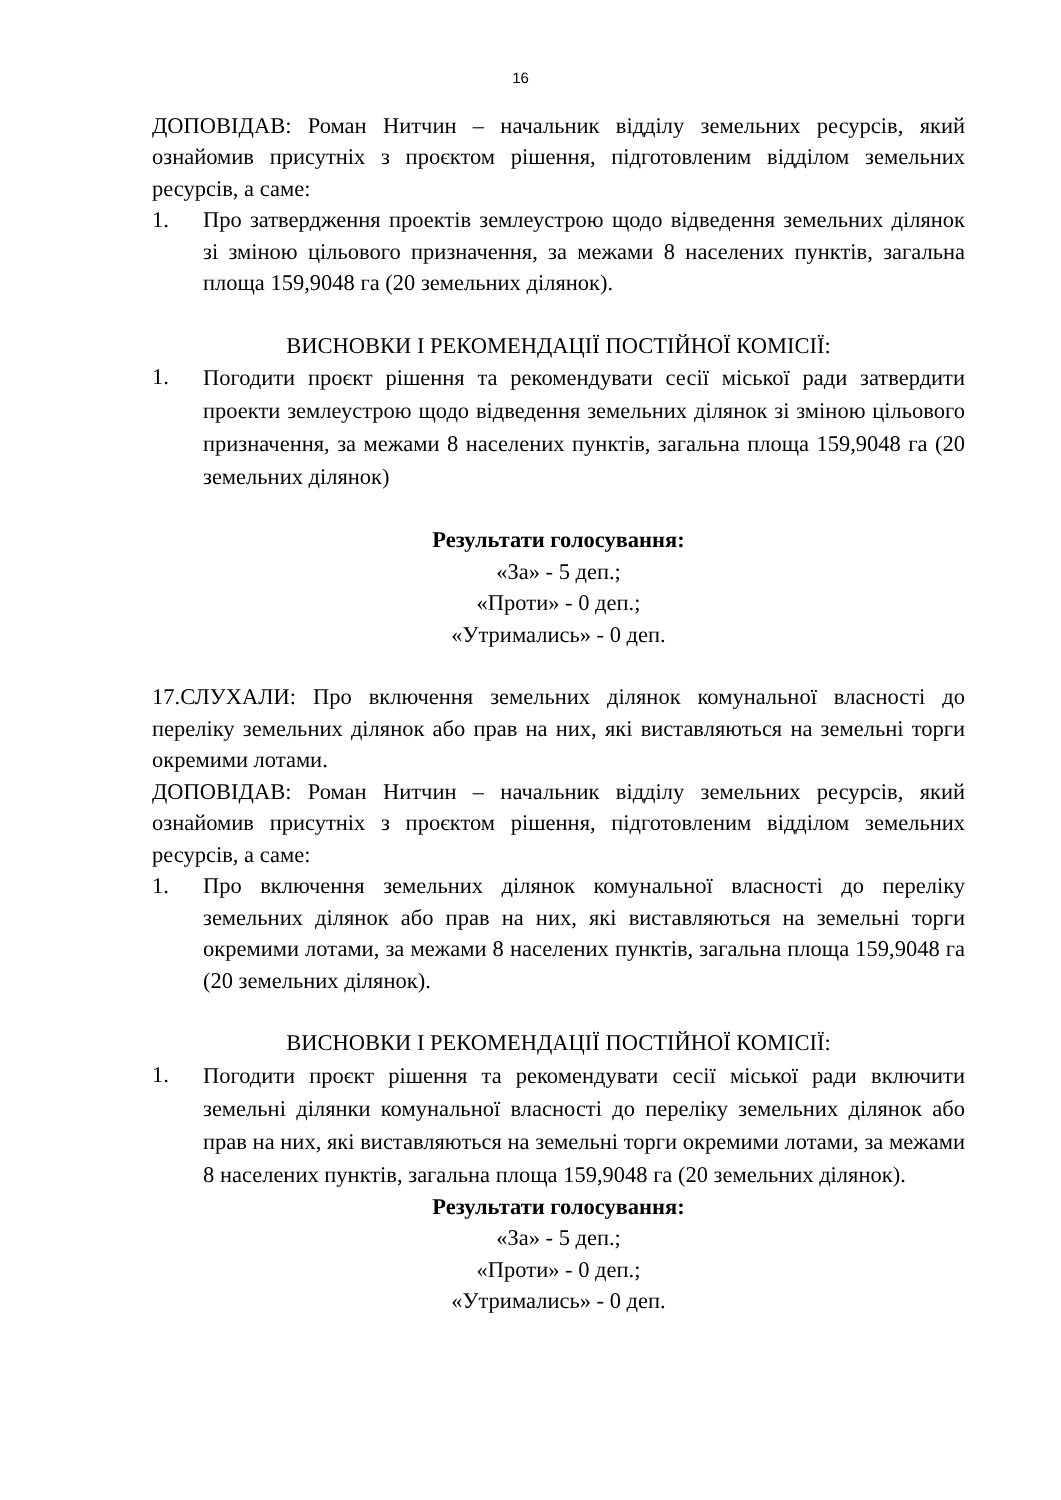16
ДОПОВІДАВ: Роман Нитчин – начальник відділу земельних ресурсів, який ознайомив присутніх з проєктом рішення, підготовленим відділом земельних ресурсів, а саме:
1. Про затвердження проектів землеустрою щодо відведення земельних ділянок зі зміною цільового призначення, за межами 8 населених пунктів, загальна площа 159,9048 га (20 земельних ділянок).
ВИСНОВКИ І РЕКОМЕНДАЦІЇ ПОСТІЙНОЇ КОМІСІЇ:
1.
Погодити проєкт рішення та рекомендувати сесії міської ради затвердити проекти землеустрою щодо відведення земельних ділянок зі зміною цільового призначення, за межами 8 населених пунктів, загальна площа 159,9048 га (20 земельних ділянок)
Результати голосування:
«За» - 5 деп.;
«Проти» - 0 деп.;
«Утримались» - 0 деп.
17.СЛУХАЛИ: Про включення земельних ділянок комунальної власності до переліку земельних ділянок або прав на них, які виставляються на земельні торги окремими лотами.
ДОПОВІДАВ: Роман Нитчин – начальник відділу земельних ресурсів, який ознайомив присутніх з проєктом рішення, підготовленим відділом земельних ресурсів, а саме:
1. Про включення земельних ділянок комунальної власності до переліку земельних ділянок або прав на них, які виставляються на земельні торги окремими лотами, за межами 8 населених пунктів, загальна площа 159,9048 га (20 земельних ділянок).
ВИСНОВКИ І РЕКОМЕНДАЦІЇ ПОСТІЙНОЇ КОМІСІЇ:
1.
Погодити проєкт рішення та рекомендувати сесії міської ради включити земельні ділянки комунальної власності до переліку земельних ділянок або прав на них, які виставляються на земельні торги окремими лотами, за межами 8 населених пунктів, загальна площа 159,9048 га (20 земельних ділянок).
Результати голосування:
«За» - 5 деп.;
«Проти» - 0 деп.;
«Утримались» - 0 деп.